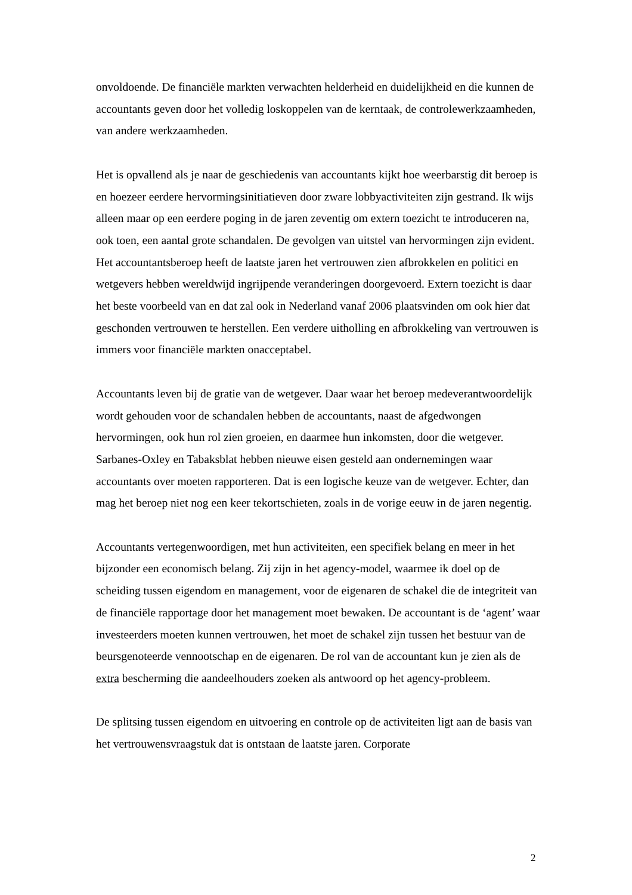onvoldoende. De financiële markten verwachten helderheid en duidelijkheid en die kunnen de accountants geven door het volledig loskoppelen van de kerntaak, de controlewerkzaamheden, van andere werkzaamheden.
Het is opvallend als je naar de geschiedenis van accountants kijkt hoe weerbarstig dit beroep is en hoezeer eerdere hervormingsinitiatieven door zware lobbyactiviteiten zijn gestrand. Ik wijs alleen maar op een eerdere poging in de jaren zeventig om extern toezicht te introduceren na, ook toen, een aantal grote schandalen. De gevolgen van uitstel van hervormingen zijn evident. Het accountantsberoep heeft de laatste jaren het vertrouwen zien afbrokkelen en politici en wetgevers hebben wereldwijd ingrijpende veranderingen doorgevoerd. Extern toezicht is daar het beste voorbeeld van en dat zal ook in Nederland vanaf 2006 plaatsvinden om ook hier dat geschonden vertrouwen te herstellen. Een verdere uitholling en afbrokkeling van vertrouwen is immers voor financiële markten onacceptabel.
Accountants leven bij de gratie van de wetgever. Daar waar het beroep medeverantwoordelijk wordt gehouden voor de schandalen hebben de accountants, naast de afgedwongen hervormingen, ook hun rol zien groeien, en daarmee hun inkomsten, door die wetgever. Sarbanes-Oxley en Tabaksblat hebben nieuwe eisen gesteld aan ondernemingen waar accountants over moeten rapporteren. Dat is een logische keuze van de wetgever. Echter, dan mag het beroep niet nog een keer tekortschieten, zoals in de vorige eeuw in de jaren negentig.
Accountants vertegenwoordigen, met hun activiteiten, een specifiek belang en meer in het bijzonder een economisch belang. Zij zijn in het agency-model, waarmee ik doel op de scheiding tussen eigendom en management, voor de eigenaren de schakel die de integriteit van de financiële rapportage door het management moet bewaken. De accountant is de ‘agent’ waar investeerders moeten kunnen vertrouwen, het moet de schakel zijn tussen het bestuur van de beursgenoteerde vennootschap en de eigenaren. De rol van de accountant kun je zien als de extra bescherming die aandeelhouders zoeken als antwoord op het agency-probleem.
De splitsing tussen eigendom en uitvoering en controle op de activiteiten ligt aan de basis van het vertrouwensvraagstuk dat is ontstaan de laatste jaren. Corporate
2